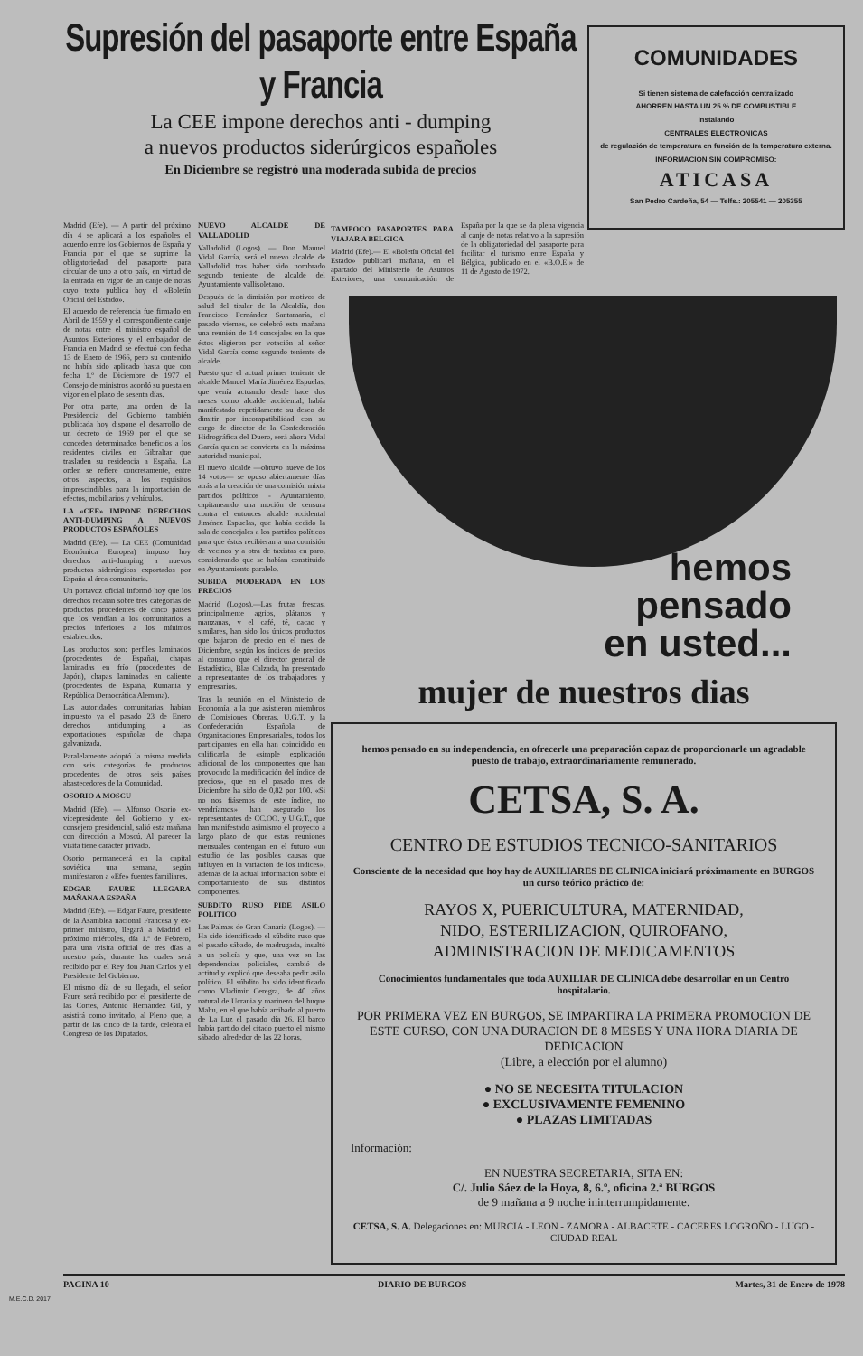Supresión del pasaporte entre España y Francia
La CEE impone derechos anti - dumping
a nuevos productos siderúrgicos españoles
En Diciembre se registró una moderada subida de precios
COMUNIDADES
Si tienen sistema de calefacción centralizado
AHORREN HASTA UN 25 % DE COMBUSTIBLE
Instalando
CENTRALES ELECTRONICAS
de regulación de temperatura en función de la temperatura externa.
INFORMACION SIN COMPROMISO:
ATICASA
San Pedro Cardeña, 54 — Telfs.: 205541 — 205355
Madrid (Efe). — A partir del próximo día 4 se aplicará a los españoles el acuerdo entre los Gobiernos de España y Francia por el que se suprime la obligatoriedad del pasaporte para circular de uno a otro país, en virtud de la entrada en vigor de un canje de notas cuyo texto publica hoy el «Boletín Oficial del Estado».
El acuerdo de referencia fue firmado en Abril de 1959 y el correspondiente canje de notas entre el ministro español de Asuntos Exteriores y el embajador de Francia en Madrid se efectuó con fecha 13 de Enero de 1966, pero su contenido no había sido aplicado hasta que con fecha 1.º de Diciembre de 1977 el Consejo de ministros acordó su puesta en vigor en el plazo de sesenta días.
Por otra parte, una orden de la Presidencia del Gobierno también publicada hoy dispone el desarrollo de un decreto de 1969 por el que se conceden determinados beneficios a los residentes civiles en Gibraltar que trasladen su residencia a España. La orden se refiere concretamente, entre otros aspectos, a los requisitos imprescindibles para la importación de efectos, mobiliarios y vehículos.
LA «CEE» IMPONE DERECHOS ANTI-DUMPING A NUEVOS PRODUCTOS ESPAÑOLES
Madrid (Efe). — La CEE (Comunidad Económica Europea) impuso hoy derechos anti-dumping a nuevos productos siderúrgicos exportados por España al área comunitaria.
Un portavoz oficial informó hoy que los derechos recaían sobre tres categorías de productos procedentes de cinco países que los vendían a los comunitarios a precios inferiores a los mínimos establecidos.
Los productos son: perfiles laminados (procedentes de España), chapas laminadas en frío (procedentes de Japón), chapas laminadas en caliente (procedentes de España, Rumanía y República Democrática Alemana).
Las autoridades comunitarias habían impuesto ya el pasado 23 de Enero derechos antidumping a las exportaciones españolas de chapa galvanizada.
Paralelamente adoptó la misma medida con seis categorías de productos procedentes de otros seis países abastecedores de la Comunidad.
OSORIO A MOSCU
Madrid (Efe). — Alfonso Osorio ex-vicepresidente del Gobierno y ex-consejero presidencial, salió esta mañana con dirección a Moscú. Al parecer la visita tiene carácter privado.
Osorio permanecerá en la capital soviética una semana, según manifestaron a «Efe» fuentes familiares.
EDGAR FAURE LLEGARA MAÑANA A ESPAÑA
Madrid (Efe). — Edgar Faure, presidente de la Asamblea nacional Francesa y ex-primer ministro, llegará a Madrid el próximo miércoles, día 1.º de Febrero, para una visita oficial de tres días a nuestro país, durante los cuales será recibido por el Rey don Juan Carlos y el Presidente del Gobierno.
El mismo día de su llegada, el señor Faure será recibido por el presidente de las Cortes, Antonio Hernández Gil, y asistirá como invitado, al Pleno que, a partir de las cinco de la tarde, celebra el Congreso de los Diputados.
NUEVO ALCALDE DE VALLADOLID
Valladolid (Logos). — Don Manuel Vidal García, será el nuevo alcalde de Valladolid tras haber sido nombrado segundo teniente de alcalde del Ayuntamiento vallisoletano.
Después de la dimisión por motivos de salud del titular de la Alcaldía, don Francisco Fernández Santamaría, el pasado viernes, se celebró esta mañana una reunión de 14 concejales en la que éstos eligieron por votación al señor Vidal García como segundo teniente de alcalde.
Puesto que el actual primer teniente de alcalde Manuel María Jiménez Espuelas, que venía actuando desde hace dos meses como alcalde accidental, había manifestado repetidamente su deseo de dimitir por incompatibilidad con su cargo de director de la Confederación Hidrográfica del Duero, será ahora Vidal García quien se convierta en la máxima autoridad municipal.
El nuevo alcalde —obtuvo nueve de los 14 votos— se opuso abiertamente días atrás a la creación de una comisión mixta partidos políticos - Ayuntamiento, capitaneando una moción de censura contra el entonces alcalde accidental Jiménez Espuelas, que había cedido la sala de concejales a los partidos políticos para que éstos recibieran a una comisión de vecinos y a otra de taxistas en paro, considerando que se habían constituido en Ayuntamiento paralelo.
SUBIDA MODERADA EN LOS PRECIOS
Madrid (Logos).—Las frutas frescas, principalmente agrios, plátanos y manzanas, y el café, té, cacao y similares, han sido los únicos productos que bajaron de precio en el mes de Diciembre, según los índices de precios al consumo que el director general de Estadística, Blas Calzada, ha presentado a representantes de los trabajadores y empresarios.
Tras la reunión en el Ministerio de Economía, a la que asistieron miembros de Comisiones Obreras, U.G.T. y la Confederación Española de Organizaciones Empresariales, todos los participantes en ella han coincidido en calificarla de «simple explicación adicional de los componentes que han provocado la modificación del índice de precios», que en el pasado mes de Diciembre ha sido de 0,82 por 100. «Si no nos fiásemos de este índice, no vendríamos» han asegurado los representantes de CC.OO. y U.G.T., que han manifestado asimismo el proyecto a largo plazo de que estas reuniones mensuales contengan en el futuro «un estudio de las posibles causas que influyen en la variación de los índices», además de la actual información sobre el comportamiento de sus distintos componentes.
SUBDITO RUSO PIDE ASILO POLITICO
Las Palmas de Gran Canaria (Logos). — Ha sido identificado el súbdito ruso que el pasado sábado, de madrugada, insultó a un policía y que, una vez en las dependencias policiales, cambió de actitud y explicó que deseaba pedir asilo político. El súbdito ha sido identificado como Vladimir Ceregra, de 40 años natural de Ucrania y marinero del buque Mahu, en el que había arribado al puerto de La Luz el pasado día 26. El barco había partido del citado puerto el mismo sábado, alrededor de las 22 horas.
TAMPOCO PASAPORTES PARA VIAJAR A BELGICA
Madrid (Efe).— El «Boletín Oficial del Estado» publicará mañana, en el apartado del Ministerio de Asuntos Exteriores, una comunicación de España por la que se da plena vigencia al canje de notas relativo a la supresión de la obligatoriedad del pasaporte para facilitar el turismo entre España y Bélgica, publicado en el «B.O.E.» de 11 de Agosto de 1972.
hemos
pensado
en usted...
mujer de nuestros dias
hemos pensado en su independencia, en ofrecerle una preparación capaz de proporcionarle un agradable puesto de trabajo, extraordinariamente remunerado.
CETSA, S. A.
CENTRO DE ESTUDIOS TECNICO-SANITARIOS
Consciente de la necesidad que hoy hay de AUXILIARES DE CLINICA iniciará próximamente en BURGOS un curso teórico práctico de:
RAYOS X, PUERICULTURA, MATERNIDAD,
NIDO, ESTERILIZACION, QUIROFANO,
ADMINISTRACION DE MEDICAMENTOS
Conocimientos fundamentales que toda AUXILIAR DE CLINICA debe desarrollar en un Centro hospitalario.
POR PRIMERA VEZ EN BURGOS, SE IMPARTIRA LA PRIMERA PROMOCION DE ESTE CURSO, CON UNA DURACION DE 8 MESES Y UNA HORA DIARIA DE DEDICACION
(Libre, a elección por el alumno)
● NO SE NECESITA TITULACION
● EXCLUSIVAMENTE FEMENINO
● PLAZAS LIMITADAS
Información:
EN NUESTRA SECRETARIA, SITA EN:
C/. Julio Sáez de la Hoya, 8, 6.º, oficina 2.ª BURGOS
de 9 mañana a 9 noche ininterrumpidamente.
CETSA, S. A. Delegaciones en: MURCIA - LEON - ZAMORA - ALBACETE - CACERES LOGROÑO - LUGO - CIUDAD REAL
PAGINA 10 DIARIO DE BURGOS Martes, 31 de Enero de 1978
M.E.C.D. 2017